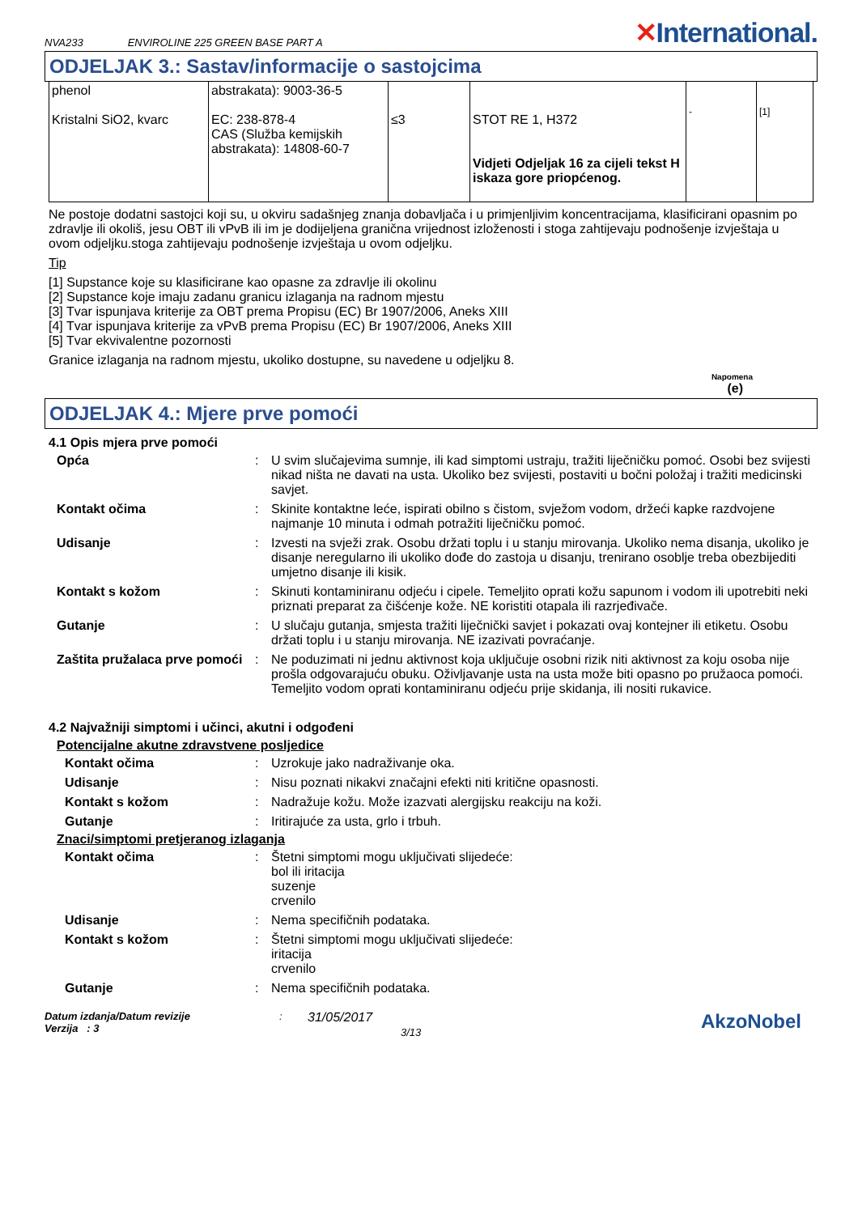NVA233 ENVIROLINE 225 GREEN BASE PART A ✕International.
ODJELJAK 3.: Sastav/informacije o sastojcima
| phenol Kristalni SiO2, kvarc | abstrakata): 9003-36-5 EC: 238-878-4 CAS (Služba kemijskih abstrakata): 14808-60-7 | ≤3 | STOT RE 1, H372 Vidjeti Odjeljak 16 za cijeli tekst H iskaza gore priopćenog. | - | [1] |
Ne postoje dodatni sastojci koji su, u okviru sadašnjeg znanja dobavljača i u primjenljivim koncentracijama, klasificirani opasnim po zdravlje ili okoliš, jesu OBT ili vPvB ili im je dodijeljena granična vrijednost izloženosti i stoga zahtijevaju podnošenje izvještaja u ovom odjeljku.stoga zahtijevaju podnošenje izvještaja u ovom odjeljku.
Tip
[1] Supstance koje su klasificirane kao opasne za zdravlje ili okolinu
[2] Supstance koje imaju zadanu granicu izlaganja na radnom mjestu
[3] Tvar ispunjava kriterije za OBT prema Propisu (EC) Br 1907/2006, Aneks XIII
[4] Tvar ispunjava kriterije za vPvB prema Propisu (EC) Br 1907/2006, Aneks XIII
[5] Tvar ekvivalentne pozornosti
Granice izlaganja na radnom mjestu, ukoliko dostupne, su navedene u odjeljku 8.
Napomena
(e)
ODJELJAK 4.: Mjere prve pomoći
4.1 Opis mjera prve pomoći
Opća
:
U svim slučajevima sumnje, ili kad simptomi ustraju, tražiti liječničku pomoć. Osobi bez svijesti nikad ništa ne davati na usta. Ukoliko bez svijesti, postaviti u bočni položaj i tražiti medicinski savjet.
Kontakt očima
:
Skinite kontaktne leće, ispirati obilno s čistom, svježom vodom, držeći kapke razdvojene najmanje 10 minuta i odmah potražiti liječničku pomoć.
Udisanje
:
Izvesti na svježi zrak. Osobu držati toplu i u stanju mirovanja. Ukoliko nema disanja, ukoliko je disanje neregularno ili ukoliko dođe do zastoja u disanju, trenirano osoblje treba obezbijediti umjetno disanje ili kisik.
Kontakt s kožom
:
Skinuti kontaminiranu odjeću i cipele. Temeljito oprati kožu sapunom i vodom ili upotrebiti neki priznati preparat za čišćenje kože. NE koristiti otapala ili razrjeđivače.
Gutanje
:
U slučaju gutanja, smjesta tražiti liječnički savjet i pokazati ovaj kontejner ili etiketu. Osobu držati toplu i u stanju mirovanja. NE izazivati povraćanje.
Zaštita pružalaca prve pomoći
:
Ne poduzimati ni jednu aktivnost koja uključuje osobni rizik niti aktivnost za koju osoba nije prošla odgovarajuću obuku. Oživljavanje usta na usta može biti opasno po pružaoca pomoći. Temeljito vodom oprati kontaminiranu odjeću prije skidanja, ili nositi rukavice.
4.2 Najvažniji simptomi i učinci, akutni i odgođeni
Potencijalne akutne zdravstvene posljedice
Kontakt očima
:
Uzrokuje jako nadraživanje oka.
Udisanje
:
Nisu poznati nikakvi značajni efekti niti kritične opasnosti.
Kontakt s kožom
:
Nadražuje kožu. Može izazvati alergijsku reakciju na koži.
Gutanje
:
Iritirajuće za usta, grlo i trbuh.
Znaci/simptomi pretjeranog izlaganja
Kontakt očima
:
Štetni simptomi mogu uključivati slijedeće:
bol ili iritacija
suzenje
crvenilo
Udisanje
:
Nema specifičnih podataka.
Kontakt s kožom
:
Štetni simptomi mogu uključivati slijedeće:
iritacija
crvenilo
Gutanje
:
Nema specifičnih podataka.
Datum izdanja/Datum revizije
Verzija : 3
:
31/05/2017
3/13
AkzoNobel